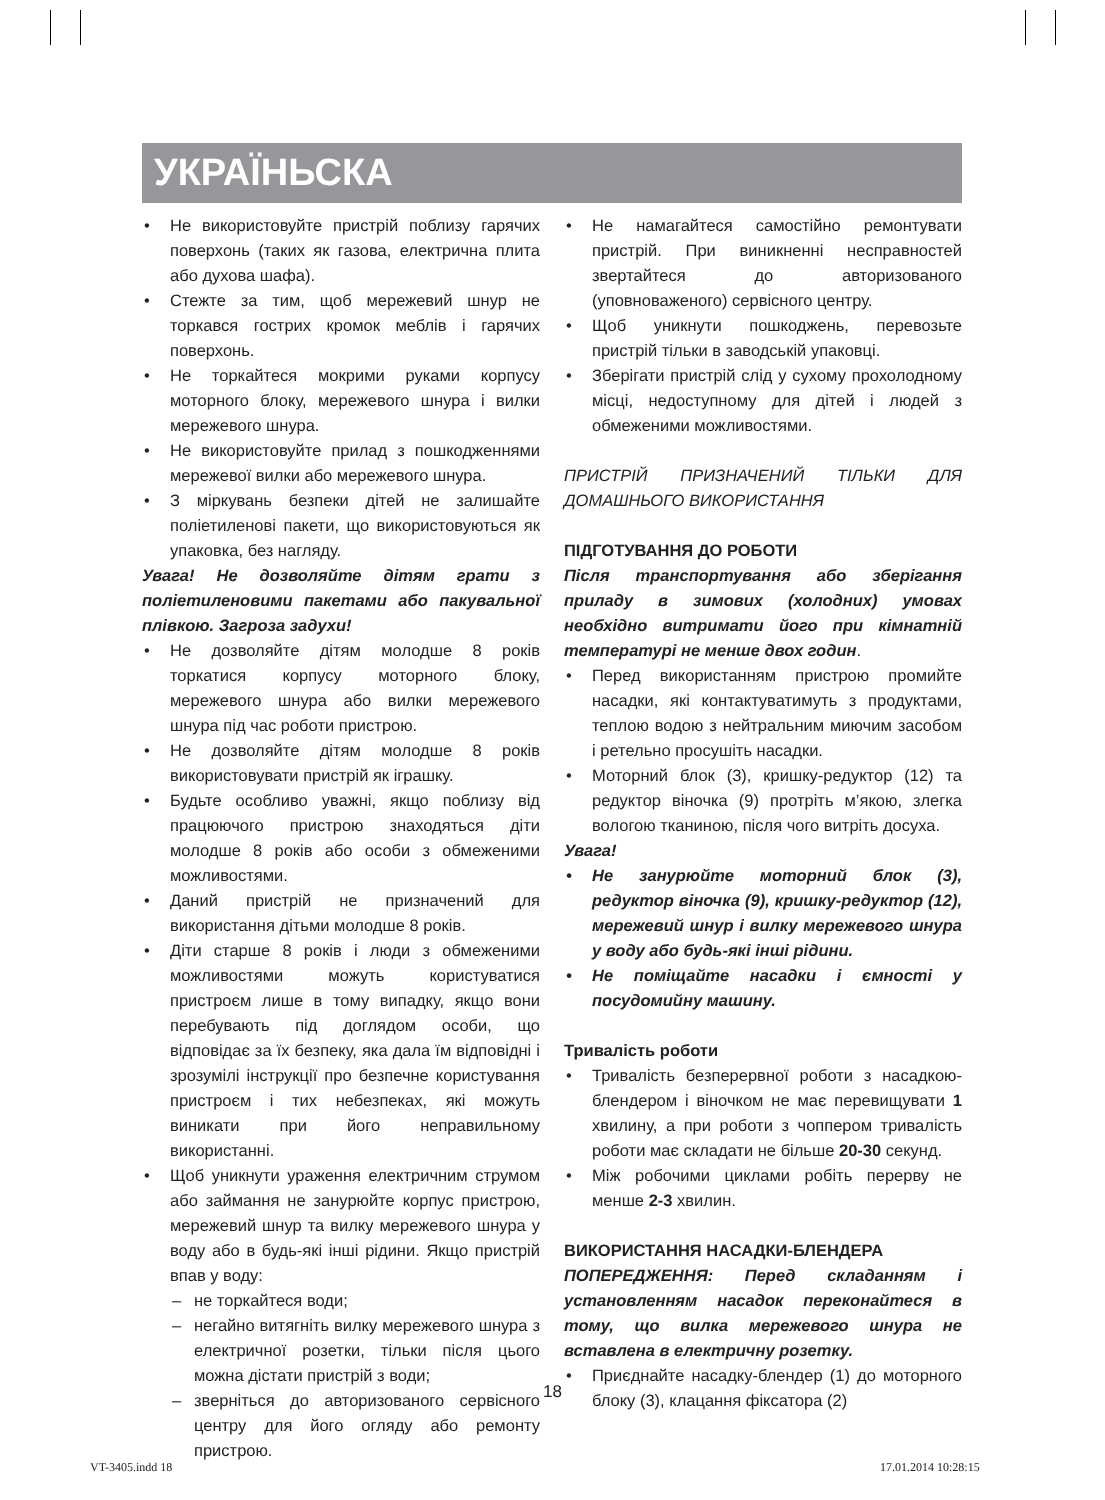УКРАЇНЬСКА
• Не використовуйте пристрій поблизу гарячих поверхонь (таких як газова, електрична плита або духова шафа).
• Стежте за тим, щоб мережевий шнур не торкався гострих кромок меблів і гарячих поверхонь.
• Не торкайтеся мокрими руками корпусу моторного блоку, мережевого шнура і вилки мережевого шнура.
• Не використовуйте прилад з пошкодженнями мережевої вилки або мережевого шнура.
• З міркувань безпеки дітей не залишайте поліетиленові пакети, що використовуються як упаковка, без нагляду.
Увага! Не дозволяйте дітям грати з поліетиленовими пакетами або пакувальної плівкою. Загроза задухи!
• Не дозволяйте дітям молодше 8 років торкатися корпусу моторного блоку, мережевого шнура або вилки мережевого шнура під час роботи пристрою.
• Не дозволяйте дітям молодше 8 років використовувати пристрій як іграшку.
• Будьте особливо уважні, якщо поблизу від працюючого пристрою знаходяться діти молодше 8 років або особи з обмеженими можливостями.
• Даний пристрій не призначений для використання дітьми молодше 8 років.
• Діти старше 8 років і люди з обмеженими можливостями можуть користуватися пристроєм лише в тому випадку, якщо вони перебувають під доглядом особи, що відповідає за їх безпеку, яка дала їм відповідні і зрозумілі інструкції про безпечне користування пристроєм і тих небезпеках, які можуть виникати при його неправильному використанні.
• Щоб уникнути ураження електричним струмом або займання не занурюйте корпус пристрою, мережевий шнур та вилку мережевого шнура у воду або в будь-які інші рідини. Якщо пристрій впав у воду:
– не торкайтеся води;
– негайно витягніть вилку мережевого шнура з електричної розетки, тільки після цього можна дістати пристрій з води;
– зверніться до авторизованого сервісного центру для його огляду або ремонту пристрою.
• Не намагайтеся самостійно ремонтувати пристрій. При виникненні несправностей звертайтеся до авторизованого (уповноваженого) сервісного центру.
• Щоб уникнути пошкоджень, перевозьте пристрій тільки в заводській упаковці.
• Зберігати пристрій слід у сухому прохолодному місці, недоступному для дітей і людей з обмеженими можливостями.
ПРИСТРІЙ ПРИЗНАЧЕНИЙ ТІЛЬКИ ДЛЯ ДОМАШНЬОГО ВИКОРИСТАННЯ
ПІДГОТУВАННЯ ДО РОБОТИ
Після транспортування або зберігання приладу в зимових (холодних) умовах необхідно витримати його при кімнатній температурі не менше двох годин.
• Перед використанням пристрою промийте насадки, які контактуватимуть з продуктами, теплою водою з нейтральним миючим засобом і ретельно просушіть насадки.
• Моторний блок (3), кришку-редуктор (12) та редуктор віночка (9) протріть м’якою, злегка вологою тканиною, після чого витріть досуха.
Увага!
• Не занурюйте моторний блок (3), редуктор віночка (9), кришку-редуктор (12), мережевий шнур і вилку мережевого шнура у воду або будь-які інші рідини.
• Не поміщайте насадки і ємності у посудомийну машину.
Тривалість роботи
• Тривалість безперервної роботи з насадкою-блендером і віночком не має перевищувати 1 хвилину, а при роботи з чоппером тривалість роботи має складати не більше 20-30 секунд.
• Між робочими циклами робіть перерву не менше 2-3 хвилин.
ВИКОРИСТАННЯ НАСАДКИ-БЛЕНДЕРА
ПОПЕРЕДЖЕННЯ: Перед складанням і установленням насадок переконайтеся в тому, що вилка мережевого шнура не вставлена в електричну розетку.
• Приєднайте насадку-блендер (1) до моторного блоку (3), клацання фіксатора (2)
18
VT-3405.indd 18 17.01.2014 10:28:15